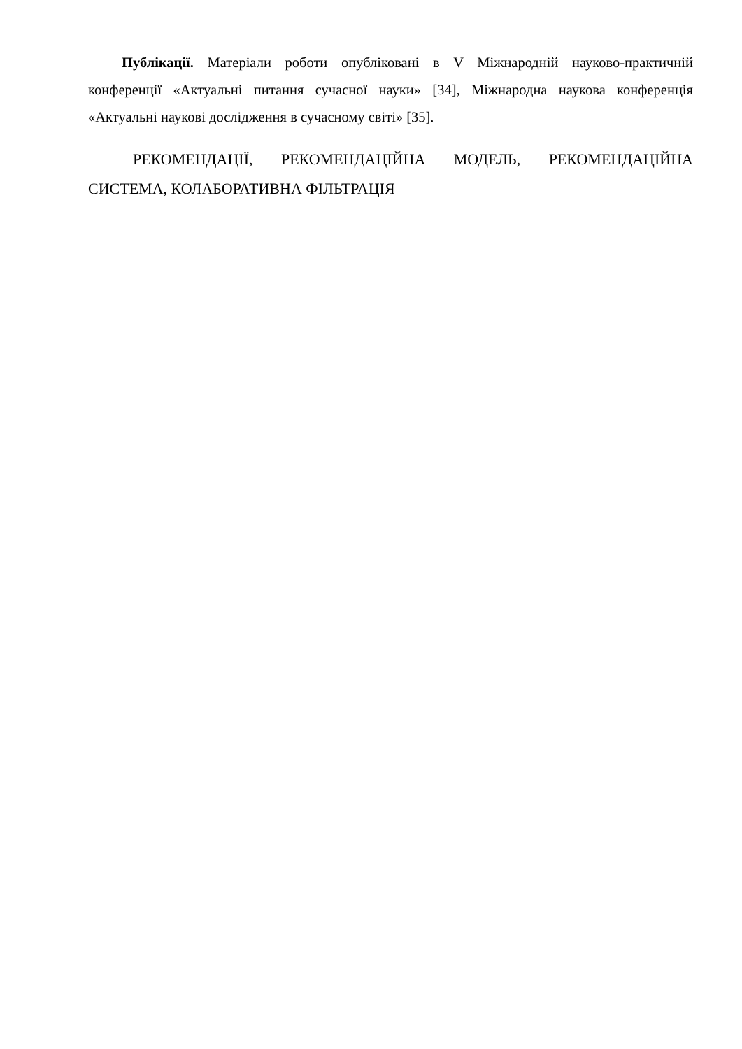Публікації. Матеріали роботи опубліковані в V Міжнародній науково-практичній конференції «Актуальні питання сучасної науки» [34], Міжнародна наукова конференція «Актуальні наукові дослідження в сучасному світі» [35].
РЕКОМЕНДАЦІЇ, РЕКОМЕНДАЦІЙНА МОДЕЛЬ, РЕКОМЕНДАЦІЙНА СИСТЕМА, КОЛАБОРАТИВНА ФІЛЬТРАЦІЯ